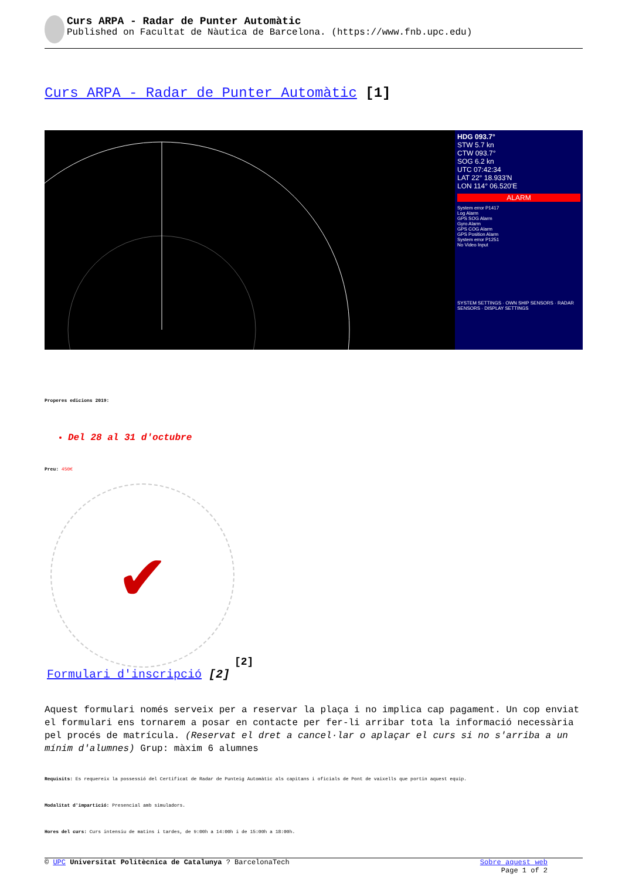Curs ARPA - Radar de Punter Automàtic
Published on Facultat de Nàutica de Barcelona. (https://www.fnb.upc.edu)
Curs ARPA - Radar de Punter Automàtic [1]
HDG 093.7°
STW 5.7 kn
CTW 093.7°
SOG 6.2 kn
UTC 07:42:34
LAT 22° 18.933'N
LON 114° 06.520'E
ALARM
System error P1417
Log Alarm
GPS SOG Alarm
Gyro Alarm
GPS COG Alarm
GPS Position Alarm
System error P1251
No Video Input
SYSTEM SETTINGS · OWN SHIP SENSORS · RADAR SENSORS · DISPLAY SETTINGS
Properes edicions 2019:
Del 28 al 31 d'octubre
Preu: 450€
✔
[2]
Formulari d'inscripció [2]
Aquest formulari només serveix per a reservar la plaça i no implica cap pagament. Un cop enviat el formulari ens tornarem a posar en contacte per fer-li arribar tota la informació necessària pel procés de matrícula. (Reservat el dret a cancel·lar o aplaçar el curs si no s'arriba a un mínim d'alumnes) Grup: màxim 6 alumnes
Requisits: Es requereix la possessió del Certificat de Radar de Punteig Automàtic als capitans i oficials de Pont de vaixells que portin aquest equip.
Modalitat d'impartició: Presencial amb simuladors.
Hores del curs: Curs intensiu de matins i tardes, de 9:00h a 14:00h i de 15:00h a 18:00h.
© UPC Universitat Politècnica de Catalunya ? BarcelonaTech Sobre aquest web
Page 1 of 2